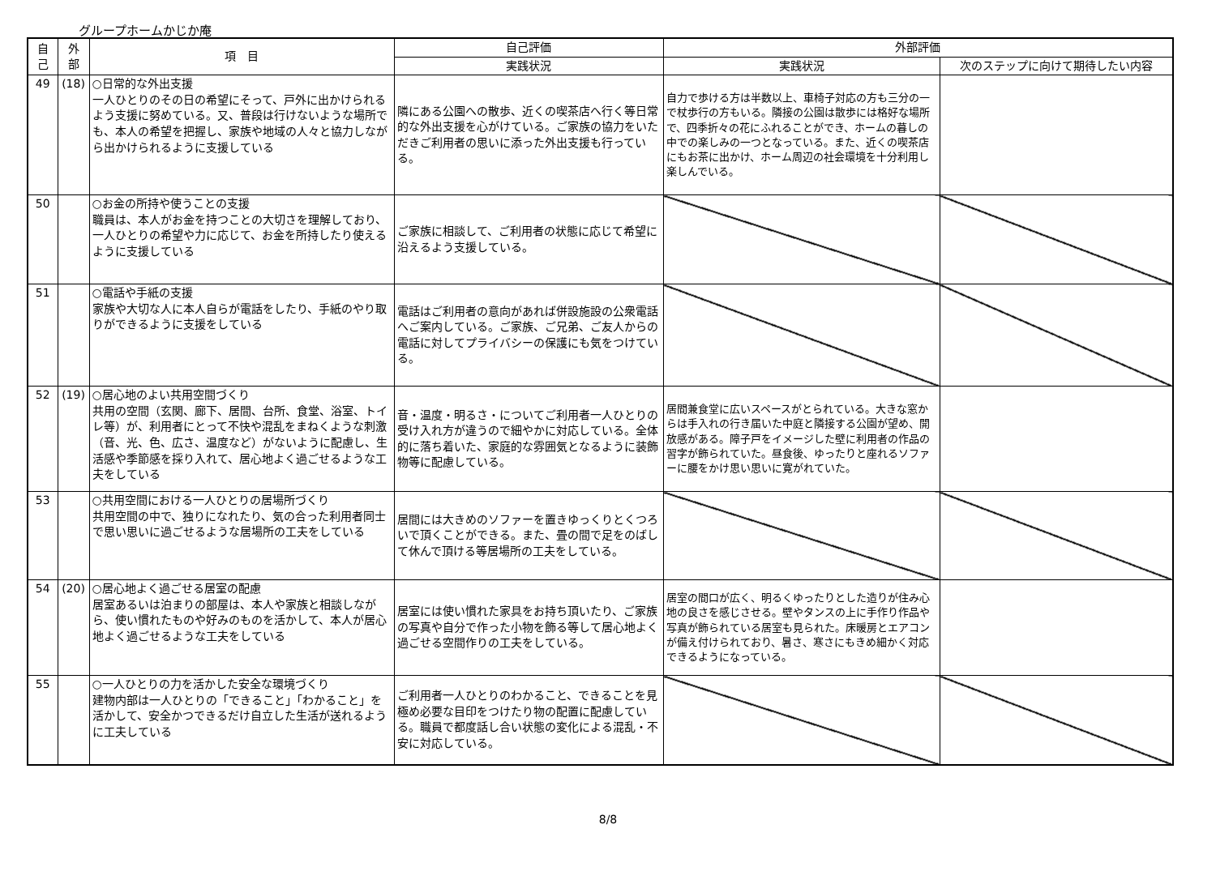グループホームかじか庵
| 自 己 | 外 部 | 項 目 | 自己評価 | 外部評価 | |
| --- | --- | --- | --- | --- | --- |
| | | | 実践状況 | 実践状況 | 次のステップに向けて期待したい内容 |
| 49 | (18) | ○日常的な外出支援 一人ひとりのその日の希望にそって、戸外に出かけられるよう支援に努めている。又、普段は行けないような場所でも、本人の希望を把握し、家族や地域の人々と協力しながら出かけられるように支援している | 隣にある公園への散歩、近くの喫茶店へ行く等日常的な外出支援を心がけている。ご家族の協力をいただきご利用者の思いに添った外出支援も行っている。 | 自力で歩ける方は半数以上、車椅子対応の方も三分の一で杖歩行の方もいる。隣接の公園は散歩には格好な場所で、四季折々の花にふれることができ、ホームの暮しの中での楽しみの一つとなっている。また、近くの喫茶店にもお茶に出かけ、ホーム周辺の社会環境を十分利用し楽しんでいる。 | |
| 50 | | ○お金の所持や使うことの支援 職員は、本人がお金を持つことの大切さを理解しており、一人ひとりの希望や力に応じて、お金を所持したり使えるように支援している | ご家族に相談して、ご利用者の状態に応じて希望に沿えるよう支援している。 | | |
| 51 | | ○電話や手紙の支援 家族や大切な人に本人自らが電話をしたり、手紙のやり取りができるように支援をしている | 電話はご利用者の意向があれば併設施設の公衆電話へご案内している。ご家族、ご兄弟、ご友人からの電話に対してプライバシーの保護にも気をつけている。 | | |
| 52 | (19) | ○居心地のよい共用空間づくり 共用の空間（玄関、廊下、居間、台所、食堂、浴室、トイレ等）が、利用者にとって不快や混乱をまねくような刺激（音、光、色、広さ、温度など）がないように配慮し、生活感や季節感を採り入れて、居心地よく過ごせるような工夫をしている | 音・温度・明るさ・についてご利用者一人ひとりの受け入れ方が違うので細やかに対応している。全体的に落ち着いた、家庭的な雰囲気となるように装飾物等に配慮している。 | 居間兼食堂に広いスペースがとられている。大きな窓からは手入れの行き届いた中庭と隣接する公園が望め、開放感がある。障子戸をイメージした壁に利用者の作品の習字が飾られていた。昼食後、ゆったりと座れるソファーに腰をかけ思い思いに寛がれていた。 | |
| 53 | | ○共用空間における一人ひとりの居場所づくり 共用空間の中で、独りになれたり、気の合った利用者同士で思い思いに過ごせるような居場所の工夫をしている | 居間には大きめのソファーを置きゆっくりとくつろいで頂くことができる。また、畳の間で足をのばして休んで頂ける等居場所の工夫をしている。 | | |
| 54 | (20) | ○居心地よく過ごせる居室の配慮 居室あるいは泊まりの部屋は、本人や家族と相談しながら、使い慣れたものや好みのものを活かして、本人が居心地よく過ごせるような工夫をしている | 居室には使い慣れた家具をお持ち頂いたり、ご家族の写真や自分で作った小物を飾る等して居心地よく過ごせる空間作りの工夫をしている。 | 居室の間口が広く、明るくゆったりとした造りが住み心地の良さを感じさせる。壁やタンスの上に手作り作品や写真が飾られている居室も見られた。床暖房とエアコンが備え付けられており、暑さ、寒さにもきめ細かく対応できるようになっている。 | |
| 55 | | ○一人ひとりの力を活かした安全な環境づくり 建物内部は一人ひとりの「できること」「わかること」を活かして、安全かつできるだけ自立した生活が送れるように工夫している | ご利用者一人ひとりのわかること、できることを見極め必要な目印をつけたり物の配置に配慮している。職員で都度話し合い状態の変化による混乱・不安に対応している。 | | |
8/8